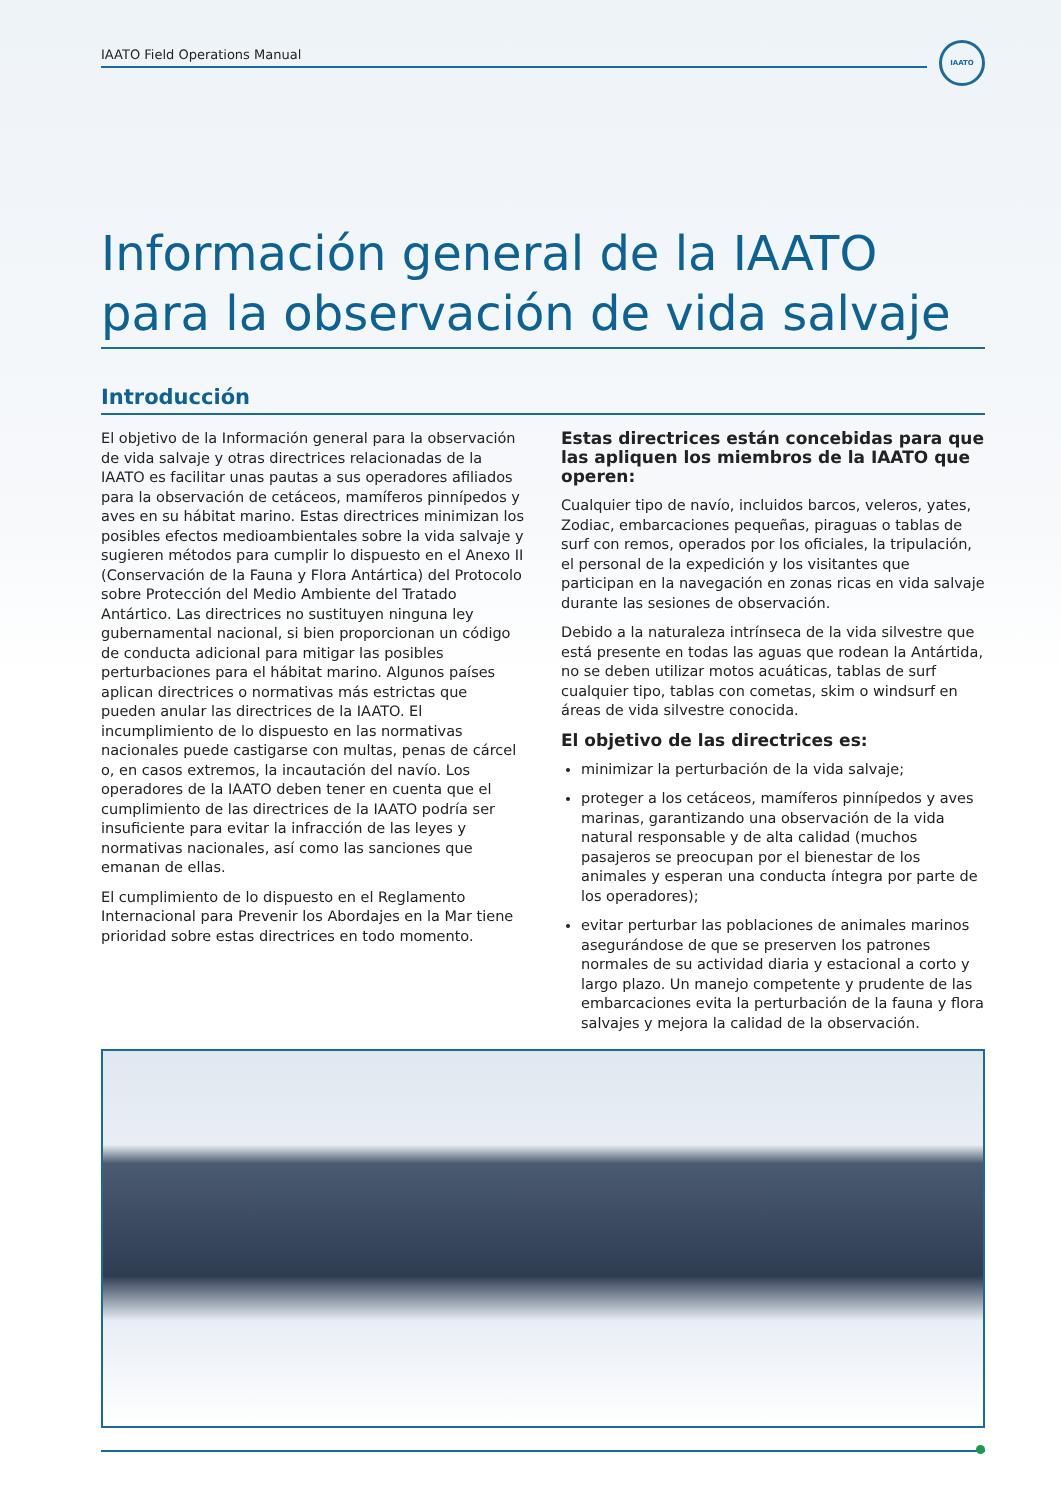IAATO Field Operations Manual
IAATO
Información general de la IAATO para la observación de vida salvaje
Introducción
El objetivo de la Información general para la observación de vida salvaje y otras directrices relacionadas de la IAATO es facilitar unas pautas a sus operadores afiliados para la observación de cetáceos, mamíferos pinnípedos y aves en su hábitat marino. Estas directrices minimizan los posibles efectos medioambientales sobre la vida salvaje y sugieren métodos para cumplir lo dispuesto en el Anexo II (Conservación de la Fauna y Flora Antártica) del Protocolo sobre Protección del Medio Ambiente del Tratado Antártico. Las directrices no sustituyen ninguna ley gubernamental nacional, si bien proporcionan un código de conducta adicional para mitigar las posibles perturbaciones para el hábitat marino. Algunos países aplican directrices o normativas más estrictas que pueden anular las directrices de la IAATO. El incumplimiento de lo dispuesto en las normativas nacionales puede castigarse con multas, penas de cárcel o, en casos extremos, la incautación del navío. Los operadores de la IAATO deben tener en cuenta que el cumplimiento de las directrices de la IAATO podría ser insuficiente para evitar la infracción de las leyes y normativas nacionales, así como las sanciones que emanan de ellas.
El cumplimiento de lo dispuesto en el Reglamento Internacional para Prevenir los Abordajes en la Mar tiene prioridad sobre estas directrices en todo momento.
Estas directrices están concebidas para que las apliquen los miembros de la IAATO que operen:
Cualquier tipo de navío, incluidos barcos, veleros, yates, Zodiac, embarcaciones pequeñas, piraguas o tablas de surf con remos, operados por los oficiales, la tripulación, el personal de la expedición y los visitantes que participan en la navegación en zonas ricas en vida salvaje durante las sesiones de observación.
Debido a la naturaleza intrínseca de la vida silvestre que está presente en todas las aguas que rodean la Antártida, no se deben utilizar motos acuáticas, tablas de surf cualquier tipo, tablas con cometas, skim o windsurf en áreas de vida silvestre conocida.
El objetivo de las directrices es:
minimizar la perturbación de la vida salvaje;
proteger a los cetáceos, mamíferos pinnípedos y aves marinas, garantizando una observación de la vida natural responsable y de alta calidad (muchos pasajeros se preocupan por el bienestar de los animales y esperan una conducta íntegra por parte de los operadores);
evitar perturbar las poblaciones de animales marinos asegurándose de que se preserven los patrones normales de su actividad diaria y estacional a corto y largo plazo. Un manejo competente y prudente de las embarcaciones evita la perturbación de la fauna y flora salvajes y mejora la calidad de la observación.